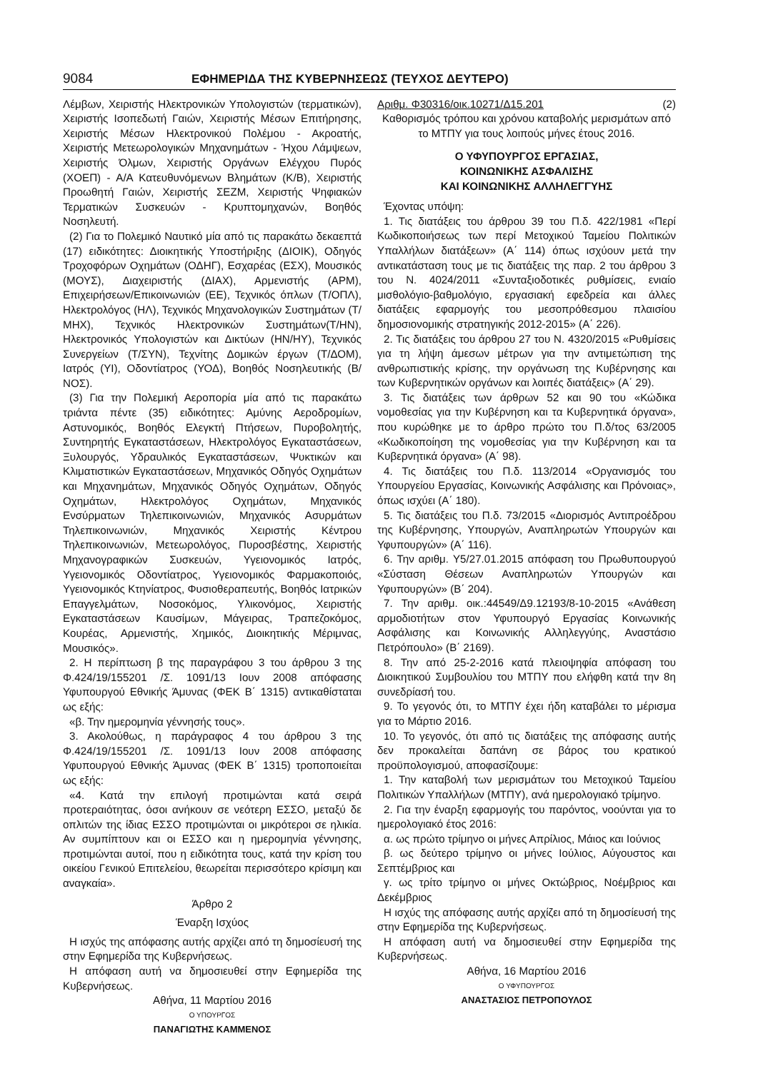9084 ΕΦΗΜΕΡΙΔΑ ΤΗΣ ΚΥΒΕΡΝΗΣΕΩΣ (ΤΕΥΧΟΣ ΔΕΥΤΕΡΟ)
Λέμβων, Χειριστής Ηλεκτρονικών Υπολογιστών (τερματικών), Χειριστής Ισοπεδωτή Γαιών, Χειριστής Μέσων Επιτήρησης, Χειριστής Μέσων Ηλεκτρονικού Πολέμου - Ακροατής, Χειριστής Μετεωρολογικών Μηχανημάτων - Ήχου Λάμψεων, Χειριστής Όλμων, Χειριστής Οργάνων Ελέγχου Πυρός (ΧΟΕΠ) - Α/Α Κατευθυνόμενων Βλημάτων (Κ/Β), Χειριστής Προωθητή Γαιών, Χειριστής ΣΕΖΜ, Χειριστής Ψηφιακών Τερματικών Συσκευών - Κρυπτομηχανών, Βοηθός Νοσηλευτή.
(2) Για το Πολεμικό Ναυτικό μία από τις παρακάτω δεκαεπτά (17) ειδικότητες: Διοικητικής Υποστήριξης (ΔΙΟΙΚ), Οδηγός Τροχοφόρων Οχημάτων (ΟΔΗΓ), Εσχαρέας (ΕΣΧ), Μουσικός (ΜΟΥΣ), Διαχειριστής (ΔΙΑΧ), Αρμενιστής (ΑΡΜ), Επιχειρήσεων/Επικοινωνιών (ΕΕ), Τεχνικός όπλων (Τ/ΟΠΛ), Ηλεκτρολόγος (ΗΛ), Τεχνικός Μηχανολογικών Συστημάτων (Τ/ΜΗΧ), Τεχνικός Ηλεκτρονικών Συστημάτων(Τ/ΗΝ), Ηλεκτρονικός Υπολογιστών και Δικτύων (ΗΝ/ΗΥ), Τεχνικός Συνεργείων (Τ/ΣΥΝ), Τεχνίτης Δομικών έργων (Τ/ΔΟΜ), Ιατρός (ΥΙ), Οδοντίατρος (ΥΟΔ), Βοηθός Νοσηλευτικής (Β/ΝΟΣ).
(3) Για την Πολεμική Αεροπορία μία από τις παρακάτω τριάντα πέντε (35) ειδικότητες: Αμύνης Αεροδρομίων, Αστυνομικός, Βοηθός Ελεγκτή Πτήσεων, Πυροβολητής, Συντηρητής Εγκαταστάσεων, Ηλεκτρολόγος Εγκαταστάσεων, Ξυλουργός, Υδραυλικός Εγκαταστάσεων, Ψυκτικών και Κλιματιστικών Εγκαταστάσεων, Μηχανικός Οδηγός Οχημάτων και Μηχανημάτων, Μηχανικός Οδηγός Οχημάτων, Οδηγός Οχημάτων, Ηλεκτρολόγος Οχημάτων, Μηχανικός Ενσύρματων Τηλεπικοινωνιών, Μηχανικός Ασυρμάτων Τηλεπικοινωνιών, Μηχανικός Χειριστής Κέντρου Τηλεπικοινωνιών, Μετεωρολόγος, Πυροσβέστης, Χειριστής Μηχανογραφικών Συσκευών, Υγειονομικός Ιατρός, Υγειονομικός Οδοντίατρος, Υγειονομικός Φαρμακοποιός, Υγειονομικός Κτηνίατρος, Φυσιοθεραπευτής, Βοηθός Ιατρικών Επαγγελμάτων, Νοσοκόμος, Υλικονόμος, Χειριστής Εγκαταστάσεων Καυσίμων, Μάγειρας, Τραπεζοκόμος, Κουρέας, Αρμενιστής, Χημικός, Διοικητικής Μέριμνας, Μουσικός».
2. Η περίπτωση β της παραγράφου 3 του άρθρου 3 της Φ.424/19/155201 /Σ. 1091/13 Ιουν 2008 απόφασης Υφυπουργού Εθνικής Άμυνας (ΦΕΚ Β΄ 1315) αντικαθίσταται ως εξής:
«β. Την ημερομηνία γέννησής τους».
3. Ακολούθως, η παράγραφος 4 του άρθρου 3 της Φ.424/19/155201 /Σ. 1091/13 Ιουν 2008 απόφασης Υφυπουργού Εθνικής Άμυνας (ΦΕΚ Β΄ 1315) τροποποιείται ως εξής:
«4. Κατά την επιλογή προτιμώνται κατά σειρά προτεραιότητας, όσοι ανήκουν σε νεότερη ΕΣΣΟ, μεταξύ δε οπλιτών της ίδιας ΕΣΣΟ προτιμώνται οι μικρότεροι σε ηλικία. Αν συμπίπτουν και οι ΕΣΣΟ και η ημερομηνία γέννησης, προτιμώνται αυτοί, που η ειδικότητα τους, κατά την κρίση του οικείου Γενικού Επιτελείου, θεωρείται περισσότερο κρίσιμη και αναγκαία».
Άρθρο 2
Έναρξη Ισχύος
Η ισχύς της απόφασης αυτής αρχίζει από τη δημοσίευσή της στην Εφημερίδα της Κυβερνήσεως.
Η απόφαση αυτή να δημοσιευθεί στην Εφημερίδα της Κυβερνήσεως.
Αθήνα, 11 Μαρτίου 2016
Ο ΥΠΟΥΡΓΟΣ
ΠΑΝΑΓΙΩΤΗΣ ΚΑΜΜΕΝΟΣ
Αριθμ. Φ30316/οικ.10271/Δ15.201 (2)
Καθορισμός τρόπου και χρόνου καταβολής μερισμάτων από το ΜΤΠΥ για τους λοιπούς μήνες έτους 2016.
Ο ΥΦΥΠΟΥΡΓΟΣ ΕΡΓΑΣΙΑΣ,
ΚΟΙΝΩΝΙΚΗΣ ΑΣΦΑΛΙΣΗΣ
ΚΑΙ ΚΟΙΝΩΝΙΚΗΣ ΑΛΛΗΛΕΓΓΥΗΣ
Έχοντας υπόψη:
1. Τις διατάξεις του άρθρου 39 του Π.δ. 422/1981 «Περί Κωδικοποιήσεως των περί Μετοχικού Ταμείου Πολιτικών Υπαλλήλων διατάξεων» (Α΄ 114) όπως ισχύουν μετά την αντικατάσταση τους με τις διατάξεις της παρ. 2 του άρθρου 3 του Ν. 4024/2011 «Συνταξιοδοτικές ρυθμίσεις, ενιαίο μισθολόγιο-βαθμολόγιο, εργασιακή εφεδρεία και άλλες διατάξεις εφαρμογής του μεσοπρόθεσμου πλαισίου δημοσιονομικής στρατηγικής 2012-2015» (Α΄ 226).
2. Τις διατάξεις του άρθρου 27 του Ν. 4320/2015 «Ρυθμίσεις για τη λήψη άμεσων μέτρων για την αντιμετώπιση της ανθρωπιστικής κρίσης, την οργάνωση της Κυβέρνησης και των Κυβερνητικών οργάνων και λοιπές διατάξεις» (Α΄ 29).
3. Τις διατάξεις των άρθρων 52 και 90 του «Κώδικα νομοθεσίας για την Κυβέρνηση και τα Κυβερνητικά όργανα», που κυρώθηκε με το άρθρο πρώτο του Π.δ/τος 63/2005 «Κωδικοποίηση της νομοθεσίας για την Κυβέρνηση και τα Κυβερνητικά όργανα» (Α΄ 98).
4. Τις διατάξεις του Π.δ. 113/2014 «Οργανισμός του Υπουργείου Εργασίας, Κοινωνικής Ασφάλισης και Πρόνοιας», όπως ισχύει (Α΄ 180).
5. Τις διατάξεις του Π.δ. 73/2015 «Διορισμός Αντιπροέδρου της Κυβέρνησης, Υπουργών, Αναπληρωτών Υπουργών και Υφυπουργών» (Α΄ 116).
6. Την αριθμ. Υ5/27.01.2015 απόφαση του Πρωθυπουργού «Σύσταση Θέσεων Αναπληρωτών Υπουργών και Υφυπουργών» (Β΄ 204).
7. Την αριθμ. οικ.:44549/Δ9.12193/8-10-2015 «Ανάθεση αρμοδιοτήτων στον Υφυπουργό Εργασίας Κοινωνικής Ασφάλισης και Κοινωνικής Αλληλεγγύης, Αναστάσιο Πετρόπουλο» (Β΄ 2169).
8. Την από 25-2-2016 κατά πλειοψηφία απόφαση του Διοικητικού Συμβουλίου του ΜΤΠΥ που ελήφθη κατά την 8η συνεδρίασή του.
9. Το γεγονός ότι, το ΜΤΠΥ έχει ήδη καταβάλει το μέρισμα για το Μάρτιο 2016.
10. Το γεγονός, ότι από τις διατάξεις της απόφασης αυτής δεν προκαλείται δαπάνη σε βάρος του κρατικού προϋπολογισμού, αποφασίζουμε:
1. Την καταβολή των μερισμάτων του Μετοχικού Ταμείου Πολιτικών Υπαλλήλων (ΜΤΠΥ), ανά ημερολογιακό τρίμηνο.
2. Για την έναρξη εφαρμογής του παρόντος, νοούνται για το ημερολογιακό έτος 2016:
α. ως πρώτο τρίμηνο οι μήνες Απρίλιος, Μάιος και Ιούνιος
β. ως δεύτερο τρίμηνο οι μήνες Ιούλιος, Αύγουστος και Σεπτέμβριος και
γ. ως τρίτο τρίμηνο οι μήνες Οκτώβριος, Νοέμβριος και Δεκέμβριος
Η ισχύς της απόφασης αυτής αρχίζει από τη δημοσίευσή της στην Εφημερίδα της Κυβερνήσεως.
Η απόφαση αυτή να δημοσιευθεί στην Εφημερίδα της Κυβερνήσεως.
Αθήνα, 16 Μαρτίου 2016
Ο ΥΦΥΠΟΥΡΓΟΣ
ΑΝΑΣΤΑΣΙΟΣ ΠΕΤΡΟΠΟΥΛΟΣ